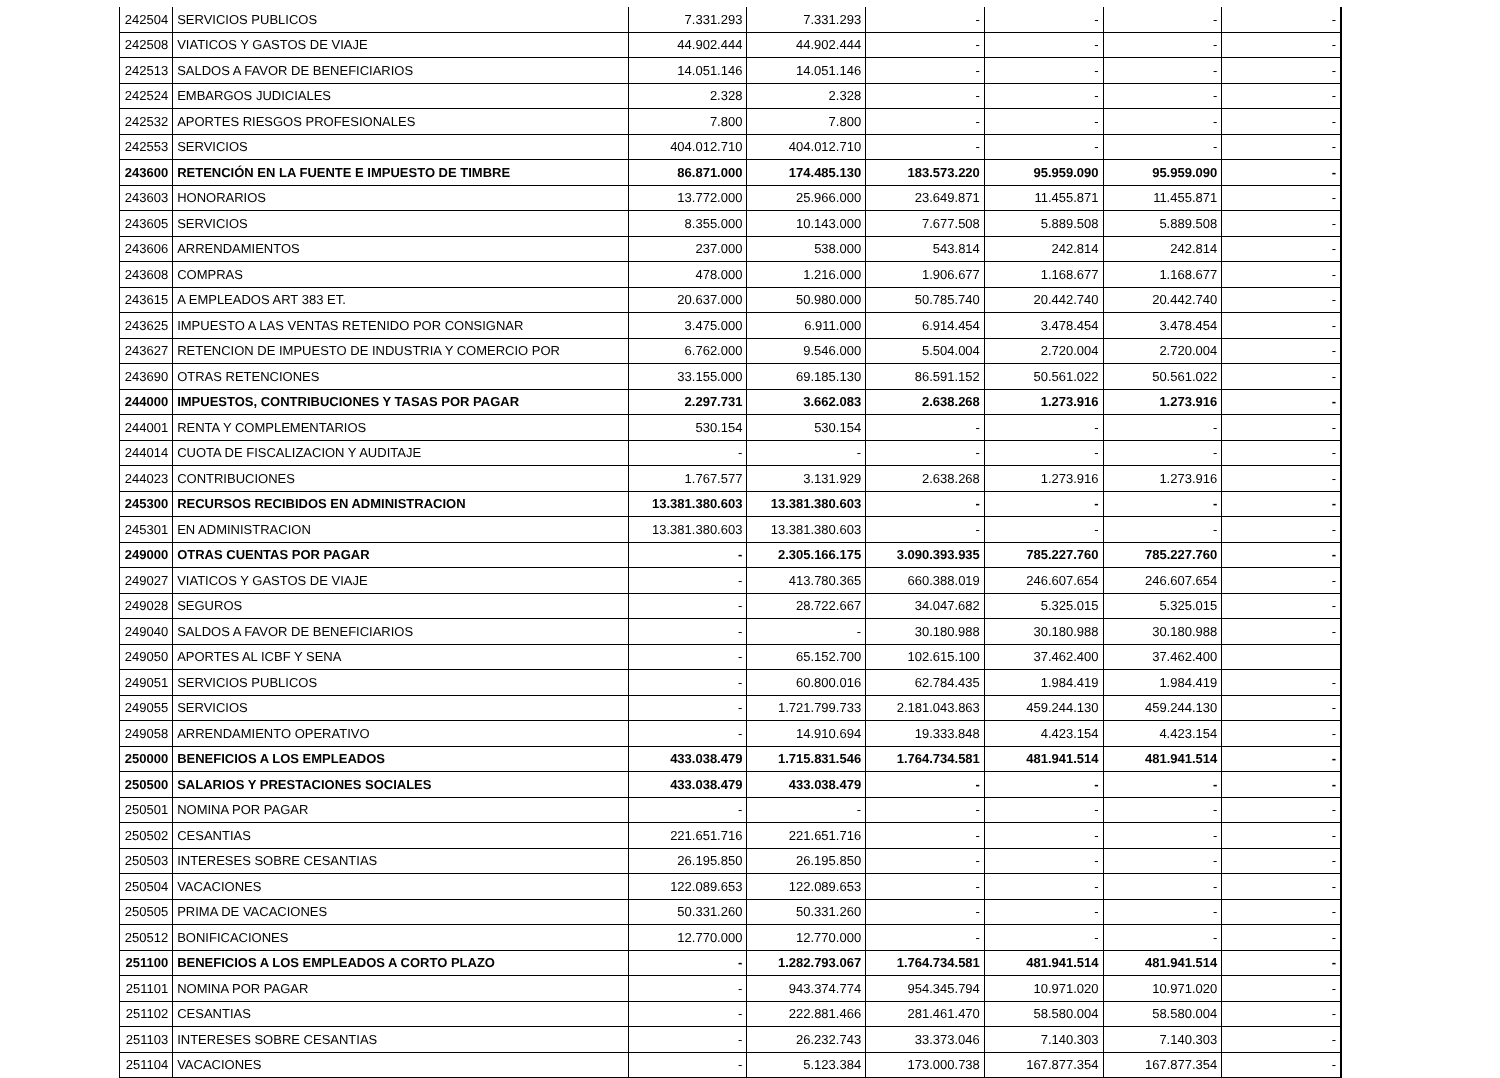| 242504 | SERVICIOS PUBLICOS | 7.331.293 | 7.331.293 | - | - | - | - |
| 242508 | VIATICOS Y GASTOS DE VIAJE | 44.902.444 | 44.902.444 | - | - | - | - |
| 242513 | SALDOS A FAVOR DE BENEFICIARIOS | 14.051.146 | 14.051.146 | - | - | - | - |
| 242524 | EMBARGOS JUDICIALES | 2.328 | 2.328 | - | - | - | - |
| 242532 | APORTES RIESGOS PROFESIONALES | 7.800 | 7.800 | - | - | - | - |
| 242553 | SERVICIOS | 404.012.710 | 404.012.710 | - | - | - | - |
| 243600 | RETENCIÓN EN LA FUENTE E IMPUESTO DE TIMBRE | 86.871.000 | 174.485.130 | 183.573.220 | 95.959.090 | 95.959.090 | - |
| 243603 | HONORARIOS | 13.772.000 | 25.966.000 | 23.649.871 | 11.455.871 | 11.455.871 | - |
| 243605 | SERVICIOS | 8.355.000 | 10.143.000 | 7.677.508 | 5.889.508 | 5.889.508 | - |
| 243606 | ARRENDAMIENTOS | 237.000 | 538.000 | 543.814 | 242.814 | 242.814 | - |
| 243608 | COMPRAS | 478.000 | 1.216.000 | 1.906.677 | 1.168.677 | 1.168.677 | - |
| 243615 | A EMPLEADOS ART 383 ET. | 20.637.000 | 50.980.000 | 50.785.740 | 20.442.740 | 20.442.740 | - |
| 243625 | IMPUESTO A LAS VENTAS RETENIDO POR CONSIGNAR | 3.475.000 | 6.911.000 | 6.914.454 | 3.478.454 | 3.478.454 | - |
| 243627 | RETENCION DE IMPUESTO DE INDUSTRIA Y COMERCIO POR | 6.762.000 | 9.546.000 | 5.504.004 | 2.720.004 | 2.720.004 | - |
| 243690 | OTRAS RETENCIONES | 33.155.000 | 69.185.130 | 86.591.152 | 50.561.022 | 50.561.022 | - |
| 244000 | IMPUESTOS, CONTRIBUCIONES Y TASAS POR PAGAR | 2.297.731 | 3.662.083 | 2.638.268 | 1.273.916 | 1.273.916 | - |
| 244001 | RENTA Y COMPLEMENTARIOS | 530.154 | 530.154 | - | - | - | - |
| 244014 | CUOTA DE FISCALIZACION Y AUDITAJE | - | - | - | - | - | - |
| 244023 | CONTRIBUCIONES | 1.767.577 | 3.131.929 | 2.638.268 | 1.273.916 | 1.273.916 | - |
| 245300 | RECURSOS RECIBIDOS EN ADMINISTRACION | 13.381.380.603 | 13.381.380.603 | - | - | - | - |
| 245301 | EN ADMINISTRACION | 13.381.380.603 | 13.381.380.603 | - | - | - | - |
| 249000 | OTRAS CUENTAS POR PAGAR | - | 2.305.166.175 | 3.090.393.935 | 785.227.760 | 785.227.760 | - |
| 249027 | VIATICOS Y GASTOS DE VIAJE | - | 413.780.365 | 660.388.019 | 246.607.654 | 246.607.654 | - |
| 249028 | SEGUROS | - | 28.722.667 | 34.047.682 | 5.325.015 | 5.325.015 | - |
| 249040 | SALDOS A FAVOR DE BENEFICIARIOS | - | - | 30.180.988 | 30.180.988 | 30.180.988 | - |
| 249050 | APORTES AL ICBF Y SENA | - | 65.152.700 | 102.615.100 | 37.462.400 | 37.462.400 | |
| 249051 | SERVICIOS PUBLICOS | - | 60.800.016 | 62.784.435 | 1.984.419 | 1.984.419 | - |
| 249055 | SERVICIOS | - | 1.721.799.733 | 2.181.043.863 | 459.244.130 | 459.244.130 | - |
| 249058 | ARRENDAMIENTO OPERATIVO | - | 14.910.694 | 19.333.848 | 4.423.154 | 4.423.154 | - |
| 250000 | BENEFICIOS A LOS EMPLEADOS | 433.038.479 | 1.715.831.546 | 1.764.734.581 | 481.941.514 | 481.941.514 | - |
| 250500 | SALARIOS Y PRESTACIONES SOCIALES | 433.038.479 | 433.038.479 | - | - | - | - |
| 250501 | NOMINA POR PAGAR | - | - | - | - | - | - |
| 250502 | CESANTIAS | 221.651.716 | 221.651.716 | - | - | - | - |
| 250503 | INTERESES SOBRE CESANTIAS | 26.195.850 | 26.195.850 | - | - | - | - |
| 250504 | VACACIONES | 122.089.653 | 122.089.653 | - | - | - | - |
| 250505 | PRIMA DE VACACIONES | 50.331.260 | 50.331.260 | - | - | - | - |
| 250512 | BONIFICACIONES | 12.770.000 | 12.770.000 | - | - | - | - |
| 251100 | BENEFICIOS A LOS EMPLEADOS A CORTO PLAZO | - | 1.282.793.067 | 1.764.734.581 | 481.941.514 | 481.941.514 | - |
| 251101 | NOMINA POR PAGAR | - | 943.374.774 | 954.345.794 | 10.971.020 | 10.971.020 | - |
| 251102 | CESANTIAS | - | 222.881.466 | 281.461.470 | 58.580.004 | 58.580.004 | - |
| 251103 | INTERESES SOBRE CESANTIAS | - | 26.232.743 | 33.373.046 | 7.140.303 | 7.140.303 | - |
| 251104 | VACACIONES | - | 5.123.384 | 173.000.738 | 167.877.354 | 167.877.354 | - |